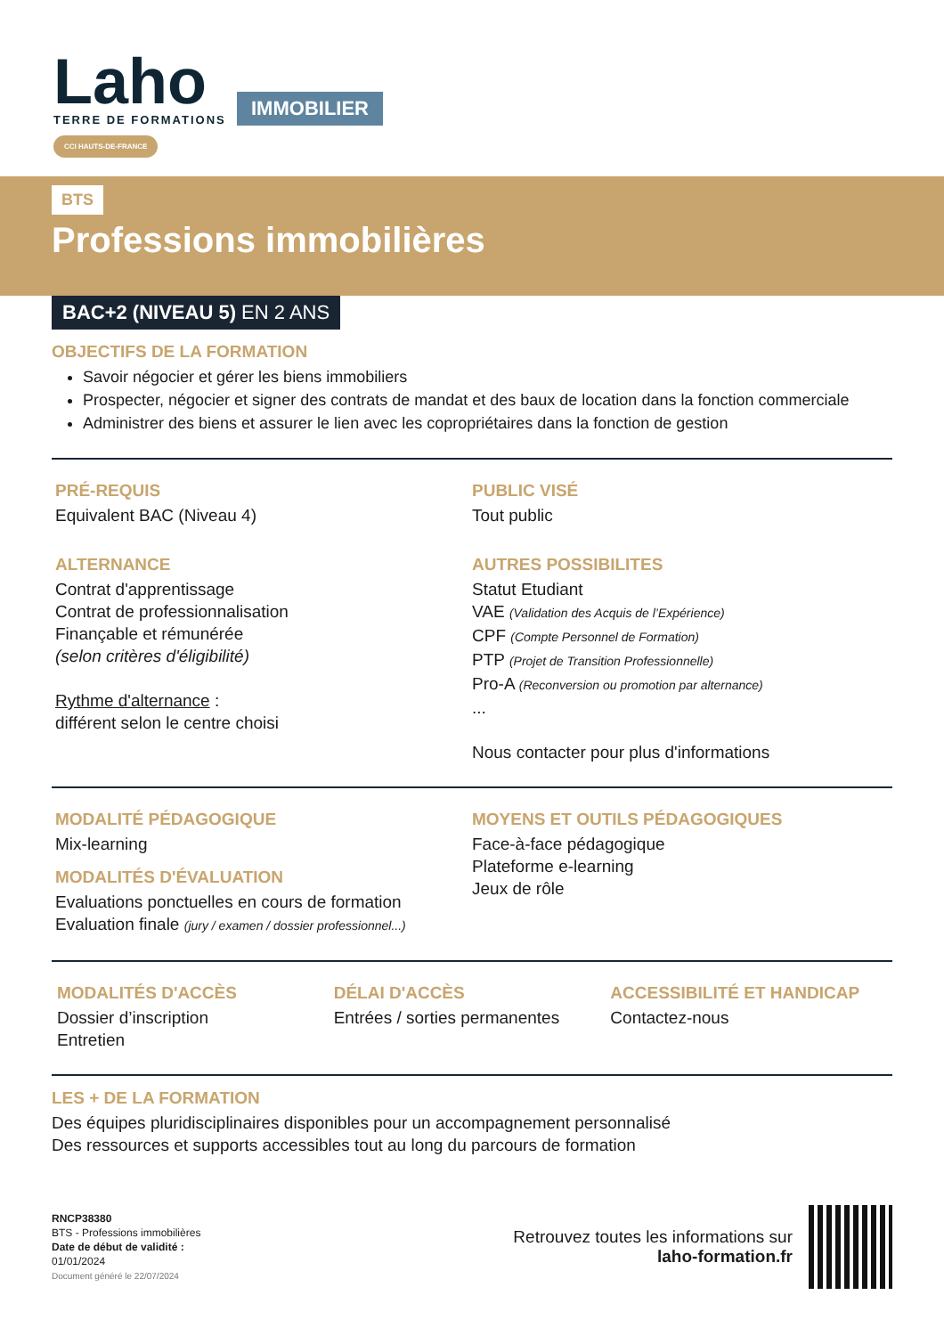Laho
TERRE DE FORMATIONS
CCI HAUTS-DE-FRANCE
IMMOBILIER
BTS
Professions immobilières
BAC+2 (NIVEAU 5) EN 2 ANS
OBJECTIFS DE LA FORMATION
Savoir négocier et gérer les biens immobiliers
Prospecter, négocier et signer des contrats de mandat et des baux de location dans la fonction commerciale
Administrer des biens et assurer le lien avec les copropriétaires dans la fonction de gestion
PRÉ-REQUIS
Equivalent BAC (Niveau 4)
ALTERNANCE
Contrat d'apprentissage
Contrat de professionnalisation
Finançable et rémunérée
(selon critères d'éligibilité)
Rythme d'alternance :
différent selon le centre choisi
PUBLIC VISÉ
Tout public
AUTRES POSSIBILITES
Statut Etudiant
VAE (Validation des Acquis de l’Expérience)
CPF (Compte Personnel de Formation)
PTP (Projet de Transition Professionnelle)
Pro-A (Reconversion ou promotion par alternance)
...
Nous contacter pour plus d'informations
MODALITÉ PÉDAGOGIQUE
Mix-learning
MODALITÉS D'ÉVALUATION
Evaluations ponctuelles en cours de formation
Evaluation finale (jury / examen / dossier professionnel...)
MOYENS ET OUTILS PÉDAGOGIQUES
Face-à-face pédagogique
Plateforme e-learning
Jeux de rôle
MODALITÉS D'ACCÈS
Dossier d’inscription
Entretien
DÉLAI D'ACCÈS
Entrées / sorties permanentes
ACCESSIBILITÉ ET HANDICAP
Contactez-nous
LES + DE LA FORMATION
Des équipes pluridisciplinaires disponibles pour un accompagnement personnalisé
Des ressources et supports accessibles tout au long du parcours de formation
RNCP38380
BTS - Professions immobilières
Date de début de validité :
01/01/2024
Document généré le 22/07/2024
Retrouvez toutes les informations sur
laho-formation.fr